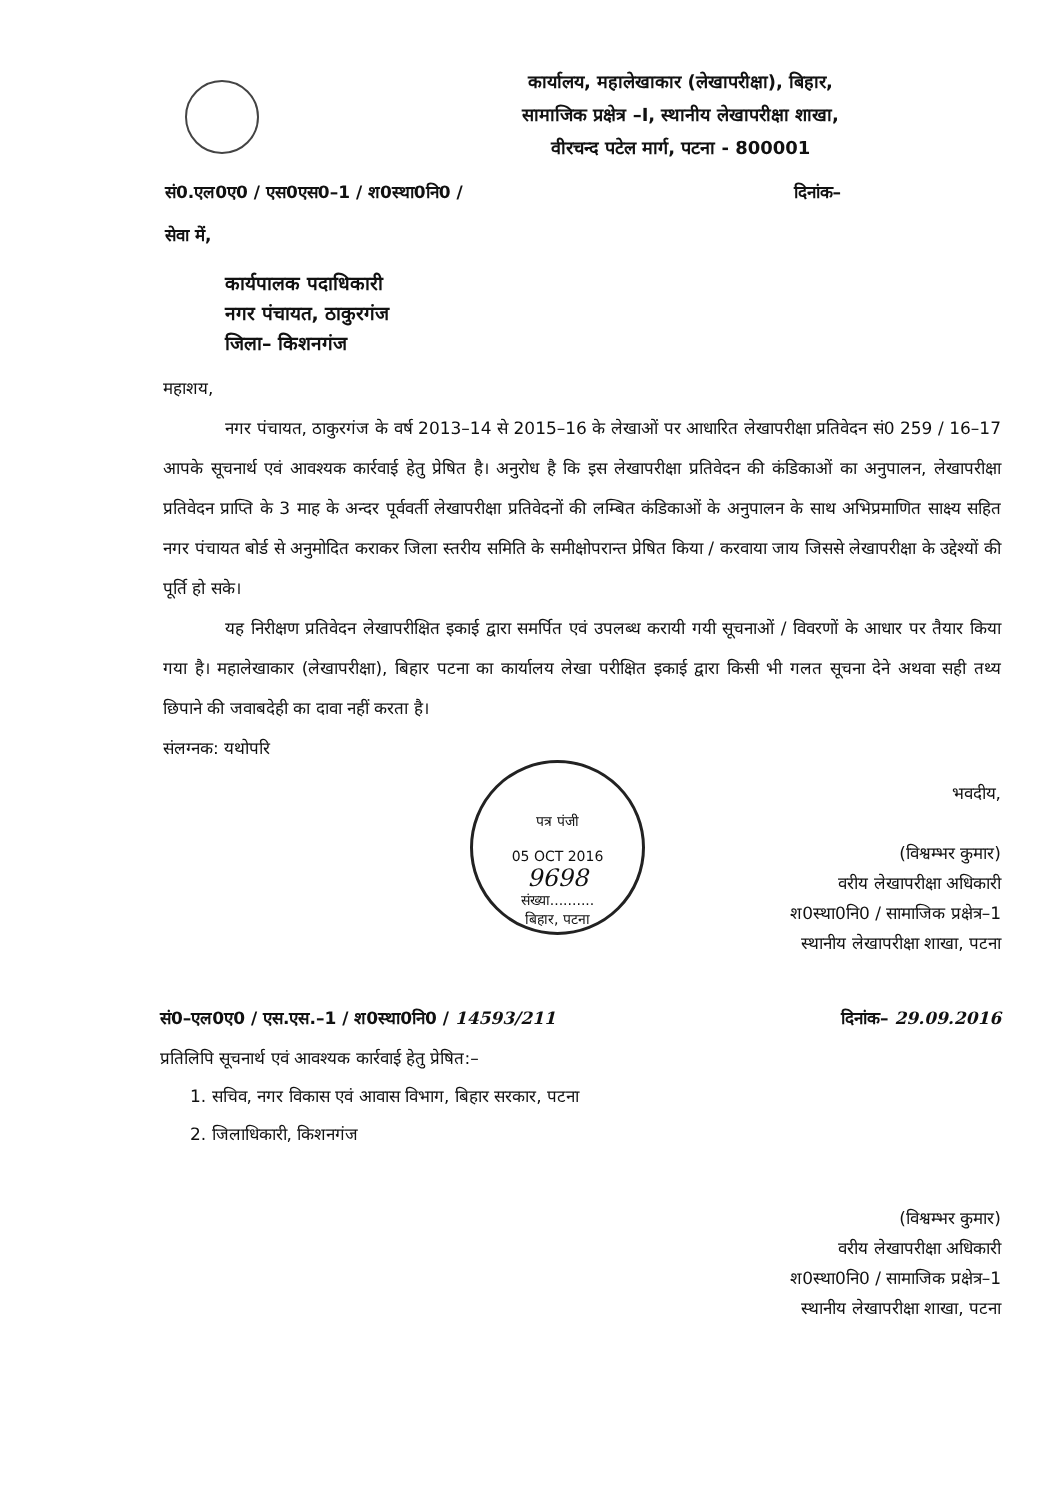कार्यालय, महालेखाकार (लेखापरीक्षा), बिहार,
सामाजिक प्रक्षेत्र –I, स्थानीय लेखापरीक्षा शाखा,
वीरचन्द पटेल मार्ग, पटना - 800001
सं0.एल0ए0 / एस0एस0–1 / श0स्था0नि0 / दिनांक–
सेवा में,
कार्यपालक पदाधिकारी
नगर पंचायत, ठाकुरगंज
जिला– किशनगंज
महाशय,
नगर पंचायत, ठाकुरगंज के वर्ष 2013–14 से 2015–16 के लेखाओं पर आधारित लेखापरीक्षा प्रतिवेदन सं0 259 / 16–17 आपके सूचनार्थ एवं आवश्यक कार्रवाई हेतु प्रेषित है। अनुरोध है कि इस लेखापरीक्षा प्रतिवेदन की कंडिकाओं का अनुपालन, लेखापरीक्षा प्रतिवेदन प्राप्ति के 3 माह के अन्दर पूर्ववर्ती लेखापरीक्षा प्रतिवेदनों की लम्बित कंडिकाओं के अनुपालन के साथ अभिप्रमाणित साक्ष्य सहित नगर पंचायत बोर्ड से अनुमोदित कराकर जिला स्तरीय समिति के समीक्षोपरान्त प्रेषित किया / करवाया जाय जिससे लेखापरीक्षा के उद्देश्यों की पूर्ति हो सके।
यह निरीक्षण प्रतिवेदन लेखापरीक्षित इकाई द्वारा समर्पित एवं उपलब्ध करायी गयी सूचनाओं / विवरणों के आधार पर तैयार किया गया है। महालेखाकार (लेखापरीक्षा), बिहार पटना का कार्यालय लेखा परीक्षित इकाई द्वारा किसी भी गलत सूचना देने अथवा सही तथ्य छिपाने की जवाबदेही का दावा नहीं करता है।
संलग्नक: यथोपरि
पत्र पंजी
05 OCT 2016
9698
संख्या..........
बिहार, पटना
भवदीय,
(विश्वम्भर कुमार)
वरीय लेखापरीक्षा अधिकारी
श0स्था0नि0 / सामाजिक प्रक्षेत्र–1
स्थानीय लेखापरीक्षा शाखा, पटना
सं0–एल0ए0 / एस.एस.–1 / श0स्था0नि0 / 14593/211 दिनांक– 29.09.2016
प्रतिलिपि सूचनार्थ एवं आवश्यक कार्रवाई हेतु प्रेषित:–
1. सचिव, नगर विकास एवं आवास विभाग, बिहार सरकार, पटना
2. जिलाधिकारी, किशनगंज
(विश्वम्भर कुमार)
वरीय लेखापरीक्षा अधिकारी
श0स्था0नि0 / सामाजिक प्रक्षेत्र–1
स्थानीय लेखापरीक्षा शाखा, पटना